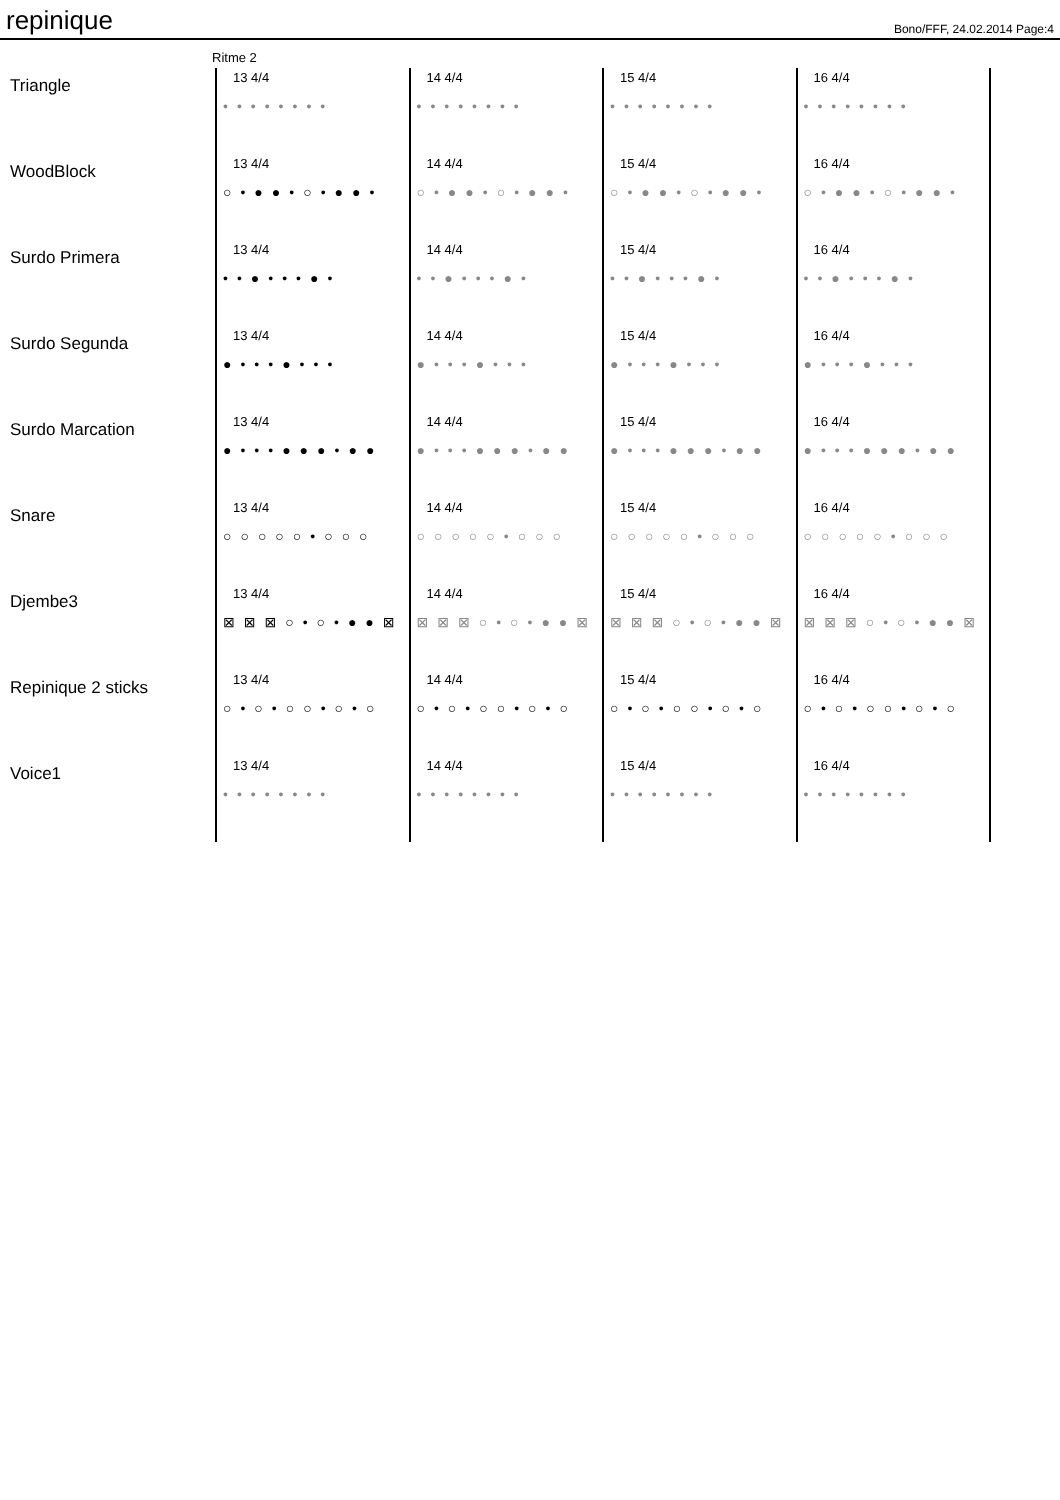repinique
Bono/FFF, 24.02.2014 Page:4
Ritme 2
Triangle
13 4/4
••••••••
14 4/4
••••••••
15 4/4
••••••••
16 4/4
••••••••
WoodBlock
13 4/4
○•●●•○•●●•
14 4/4
○•●●•○•●●•
15 4/4
○•●●•○•●●•
16 4/4
○•●●•○•●●•
Surdo Primera
13 4/4
••●•••●•
14 4/4
••●•••●•
15 4/4
••●•••●•
16 4/4
••●•••●•
Surdo Segunda
13 4/4
●•••●•••
14 4/4
●•••●•••
15 4/4
●•••●•••
16 4/4
●•••●•••
Surdo Marcation
13 4/4
●•••●●●•●●
14 4/4
●•••●●●•●●
15 4/4
●•••●●●•●●
16 4/4
●•••●●●•●●
Snare
13 4/4
○○○○○•○○○
14 4/4
○○○○○•○○○
15 4/4
○○○○○•○○○
16 4/4
○○○○○•○○○
Djembe3
13 4/4
⊠⊠⊠○•○•●●⊠
14 4/4
⊠⊠⊠○•○•●●⊠
15 4/4
⊠⊠⊠○•○•●●⊠
16 4/4
⊠⊠⊠○•○•●●⊠
Repinique 2 sticks
13 4/4
○•○•○○•○•○
14 4/4
○•○•○○•○•○
15 4/4
○•○•○○•○•○
16 4/4
○•○•○○•○•○
Voice1
13 4/4
••••••••
14 4/4
••••••••
15 4/4
••••••••
16 4/4
••••••••